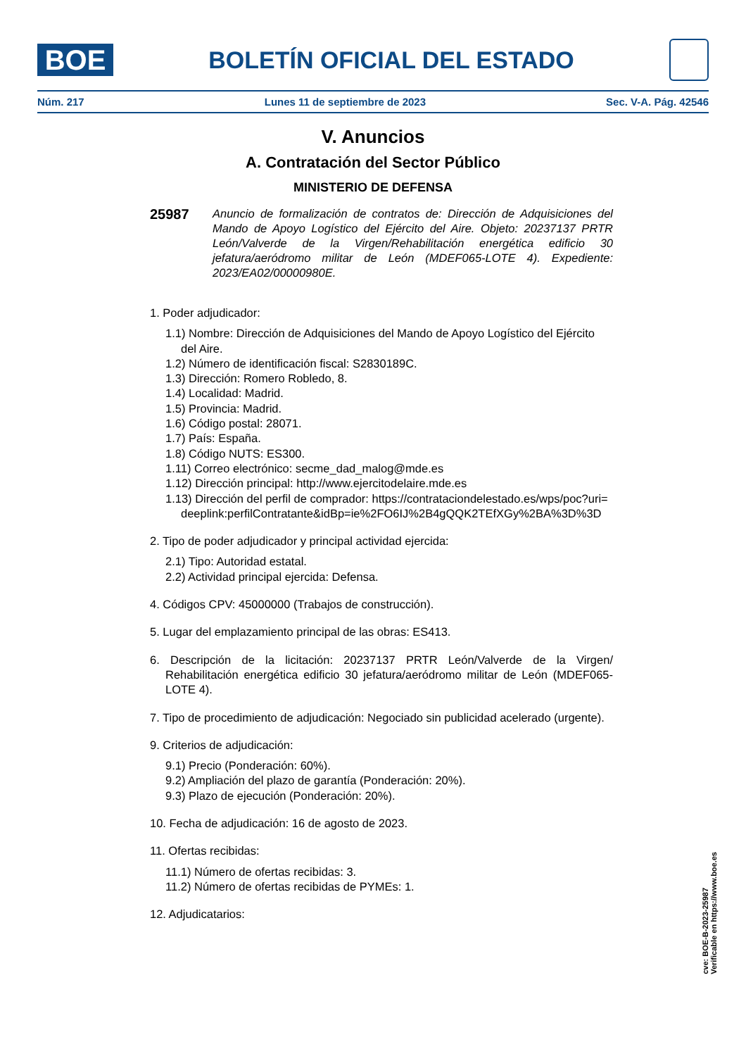BOE
BOLETÍN OFICIAL DEL ESTADO
Núm. 217 Lunes 11 de septiembre de 2023 Sec. V-A. Pág. 42546
V. Anuncios
A. Contratación del Sector Público
MINISTERIO DE DEFENSA
25987
Anuncio de formalización de contratos de: Dirección de Adquisiciones del Mando de Apoyo Logístico del Ejército del Aire. Objeto: 20237137 PRTR León/Valverde de la Virgen/Rehabilitación energética edificio 30 jefatura/aeródromo militar de León (MDEF065-LOTE 4). Expediente: 2023/EA02/00000980E.
1. Poder adjudicador:
1.1) Nombre: Dirección de Adquisiciones del Mando de Apoyo Logístico del Ejército del Aire.
1.2) Número de identificación fiscal: S2830189C.
1.3) Dirección: Romero Robledo, 8.
1.4) Localidad: Madrid.
1.5) Provincia: Madrid.
1.6) Código postal: 28071.
1.7) País: España.
1.8) Código NUTS: ES300.
1.11) Correo electrónico: secme_dad_malog@mde.es
1.12) Dirección principal: http://www.ejercitodelaire.mde.es
1.13) Dirección del perfil de comprador: https://contrataciondelestado.es/wps/poc?uri=deeplink:perfilContratante&idBp=ie%2FO6IJ%2B4gQQK2TEfXGy%2BA%3D%3D
2. Tipo de poder adjudicador y principal actividad ejercida:
2.1) Tipo: Autoridad estatal.
2.2) Actividad principal ejercida: Defensa.
4. Códigos CPV: 45000000 (Trabajos de construcción).
5. Lugar del emplazamiento principal de las obras: ES413.
6. Descripción de la licitación: 20237137 PRTR León/Valverde de la Virgen/ Rehabilitación energética edificio 30 jefatura/aeródromo militar de León (MDEF065-LOTE 4).
7. Tipo de procedimiento de adjudicación: Negociado sin publicidad acelerado (urgente).
9. Criterios de adjudicación:
9.1) Precio (Ponderación: 60%).
9.2) Ampliación del plazo de garantía (Ponderación: 20%).
9.3) Plazo de ejecución (Ponderación: 20%).
10. Fecha de adjudicación: 16 de agosto de 2023.
11. Ofertas recibidas:
11.1) Número de ofertas recibidas: 3.
11.2) Número de ofertas recibidas de PYMEs: 1.
12. Adjudicatarios:
cve: BOE-B-2023-25987
Verificable en https://www.boe.es